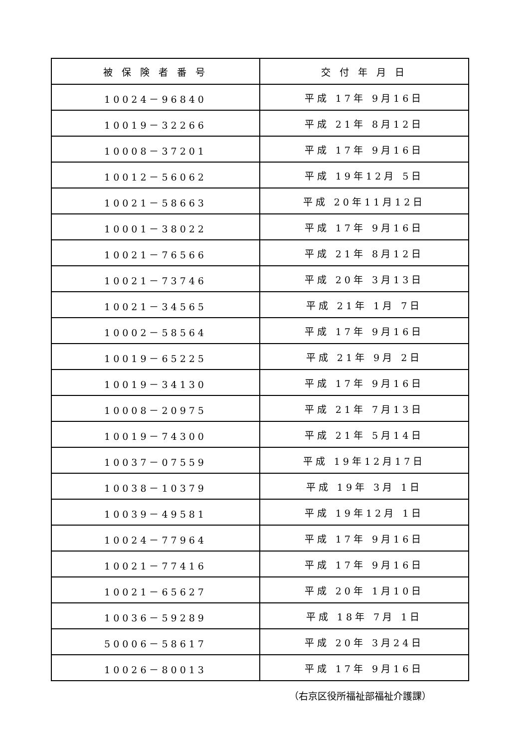| 被 保 険 者 番 号 | 交 付 年 月 日 |
| --- | --- |
| 10024－96840 | 平成 17年 9月16日 |
| 10019－32266 | 平成 21年 8月12日 |
| 10008－37201 | 平成 17年 9月16日 |
| 10012－56062 | 平成 19年12月 5日 |
| 10021－58663 | 平成 20年11月12日 |
| 10001－38022 | 平成 17年 9月16日 |
| 10021－76566 | 平成 21年 8月12日 |
| 10021－73746 | 平成 20年 3月13日 |
| 10021－34565 | 平成 21年 1月 7日 |
| 10002－58564 | 平成 17年 9月16日 |
| 10019－65225 | 平成 21年 9月 2日 |
| 10019－34130 | 平成 17年 9月16日 |
| 10008－20975 | 平成 21年 7月13日 |
| 10019－74300 | 平成 21年 5月14日 |
| 10037－07559 | 平成 19年12月17日 |
| 10038－10379 | 平成 19年 3月 1日 |
| 10039－49581 | 平成 19年12月 1日 |
| 10024－77964 | 平成 17年 9月16日 |
| 10021－77416 | 平成 17年 9月16日 |
| 10021－65627 | 平成 20年 1月10日 |
| 10036－59289 | 平成 18年 7月 1日 |
| 50006－58617 | 平成 20年 3月24日 |
| 10026－80013 | 平成 17年 9月16日 |
（右京区役所福祉部福祉介護課）